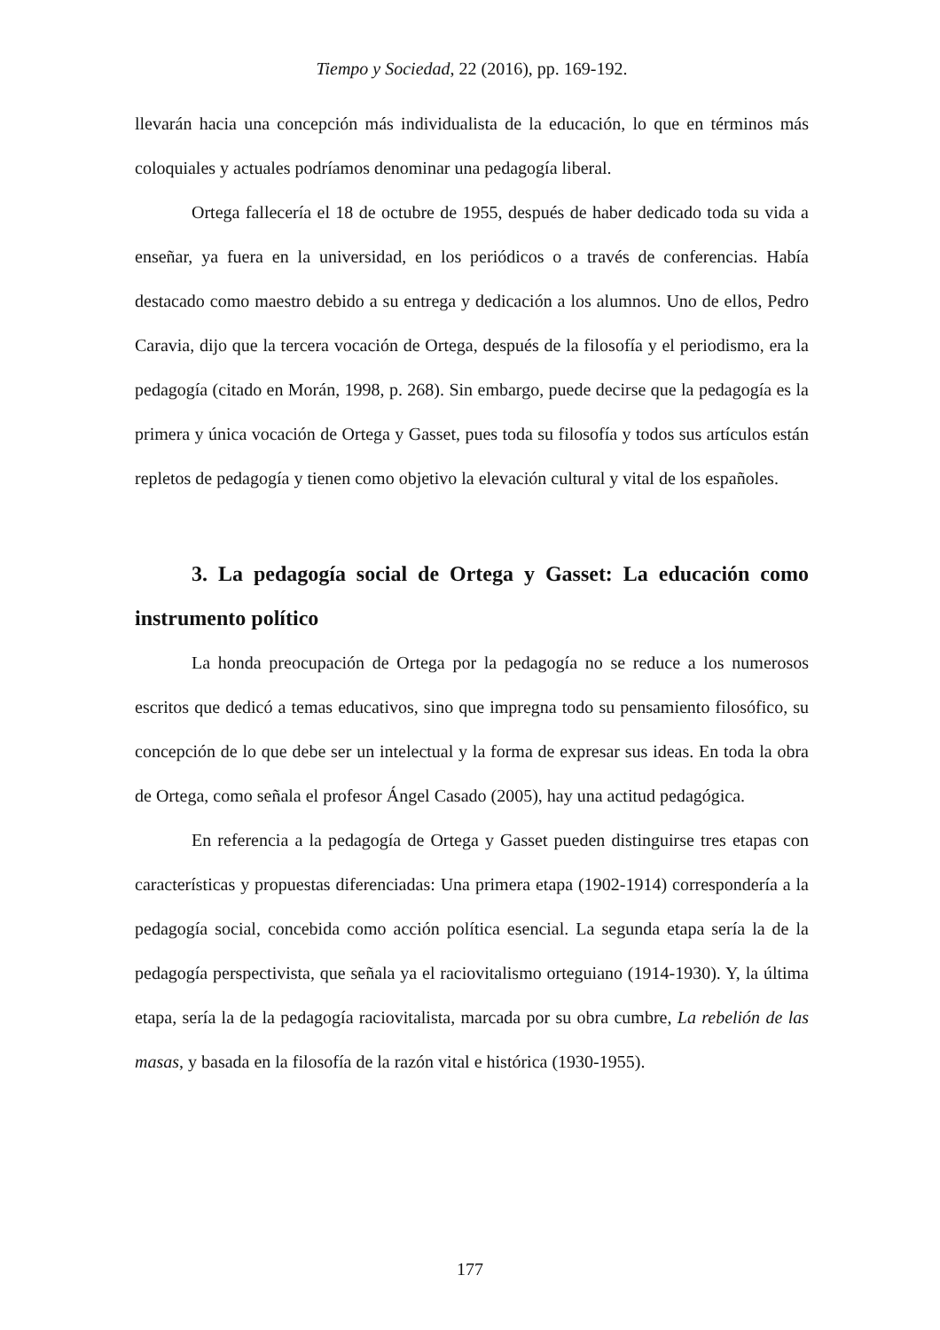Tiempo y Sociedad, 22 (2016), pp. 169-192.
llevarán hacia una concepción más individualista de la educación, lo que en términos más coloquiales y actuales podríamos denominar una pedagogía liberal.
Ortega fallecería el 18 de octubre de 1955, después de haber dedicado toda su vida a enseñar, ya fuera en la universidad, en los periódicos o a través de conferencias. Había destacado como maestro debido a su entrega y dedicación a los alumnos. Uno de ellos, Pedro Caravia, dijo que la tercera vocación de Ortega, después de la filosofía y el periodismo, era la pedagogía (citado en Morán, 1998, p. 268). Sin embargo, puede decirse que la pedagogía es la primera y única vocación de Ortega y Gasset, pues toda su filosofía y todos sus artículos están repletos de pedagogía y tienen como objetivo la elevación cultural y vital de los españoles.
3. La pedagogía social de Ortega y Gasset: La educación como instrumento político
La honda preocupación de Ortega por la pedagogía no se reduce a los numerosos escritos que dedicó a temas educativos, sino que impregna todo su pensamiento filosófico, su concepción de lo que debe ser un intelectual y la forma de expresar sus ideas. En toda la obra de Ortega, como señala el profesor Ángel Casado (2005), hay una actitud pedagógica.
En referencia a la pedagogía de Ortega y Gasset pueden distinguirse tres etapas con características y propuestas diferenciadas: Una primera etapa (1902-1914) correspondería a la pedagogía social, concebida como acción política esencial. La segunda etapa sería la de la pedagogía perspectivista, que señala ya el raciovitalismo orteguiano (1914-1930). Y, la última etapa, sería la de la pedagogía raciovitalista, marcada por su obra cumbre, La rebelión de las masas, y basada en la filosofía de la razón vital e histórica (1930-1955).
177